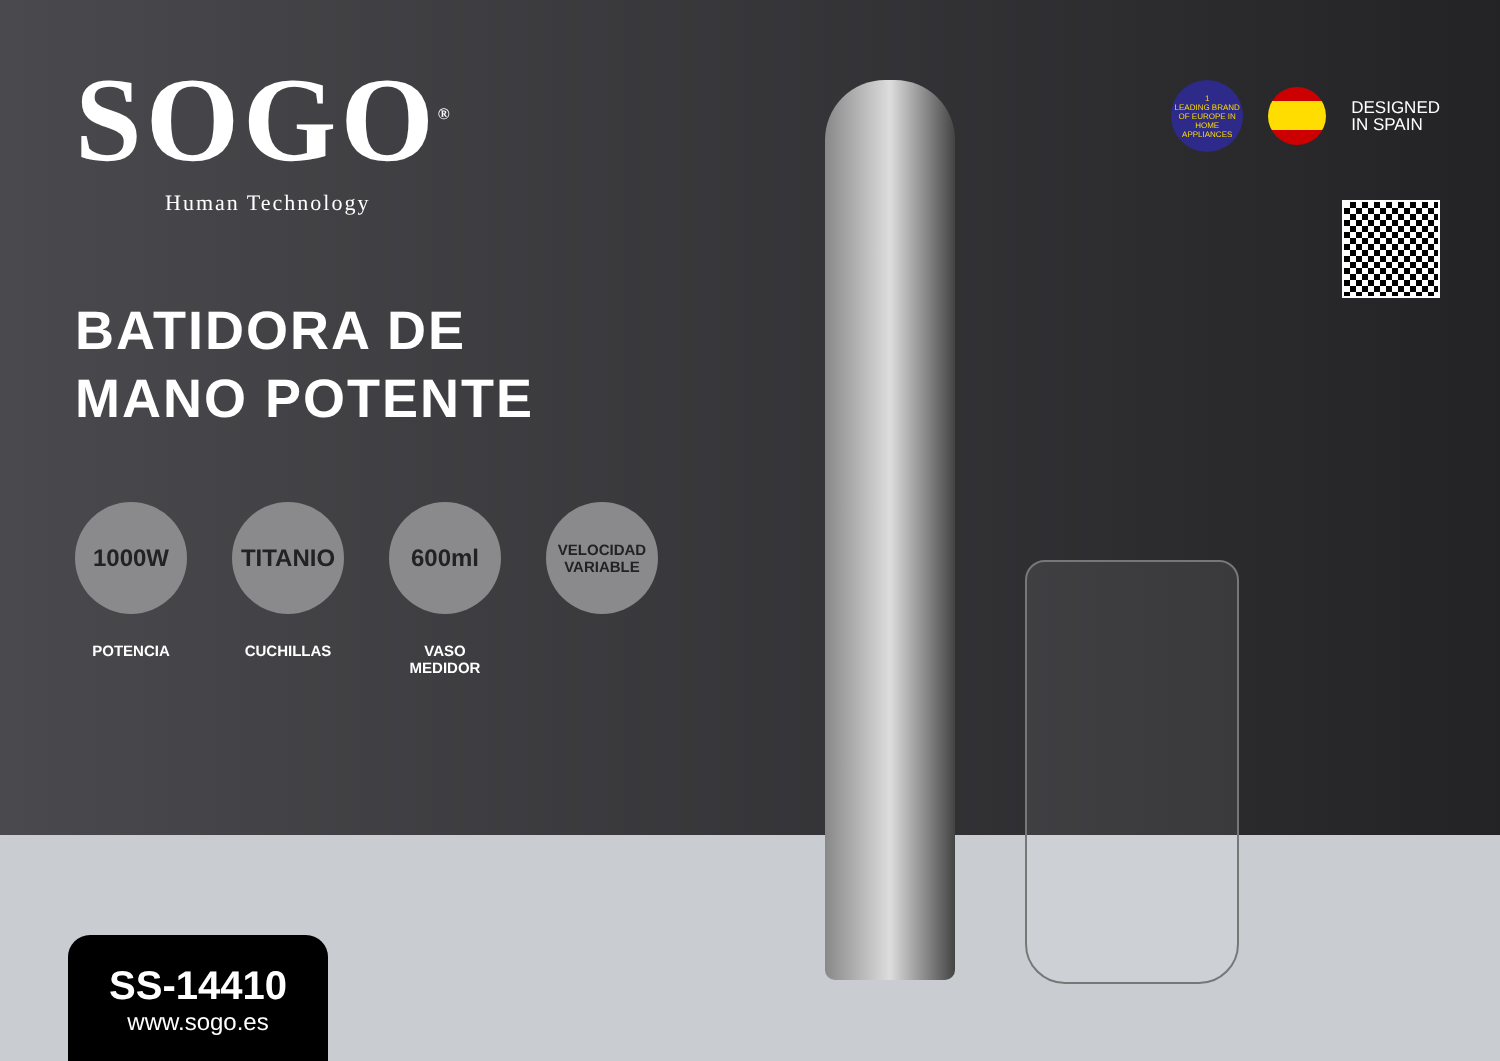SOGO<sup>®</sup>
Human Technology
BATIDORA DE
MANO POTENTE
1000W
POTENCIA
TITANIO
CUCHILLAS
600ml
VASO
MEDIDOR
VELOCIDAD
VARIABLE
1
LEADING BRAND OF EUROPE IN HOME APPLIANCES
DESIGNED
IN SPAIN
SS-14410
www.sogo.es